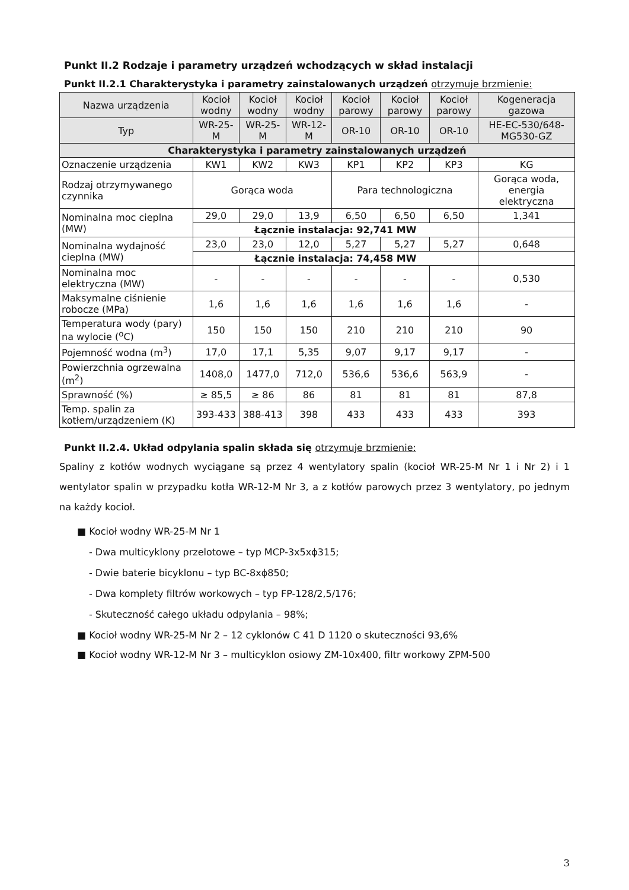Punkt II.2 Rodzaje i parametry urządzeń wchodzących w skład instalacji
Punkt II.2.1 Charakterystyka i parametry zainstalowanych urządzeń otrzymuje brzmienie:
| Nazwa urządzenia | Kocioł wodny | Kocioł wodny | Kocioł wodny | Kocioł parowy | Kocioł parowy | Kocioł parowy | Kogeneracja gazowa |
| --- | --- | --- | --- | --- | --- | --- | --- |
| Typ | WR-25-M | WR-25-M | WR-12-M | OR-10 | OR-10 | OR-10 | HE-EC-530/648-MG530-GZ |
| Charakterystyka i parametry zainstalowanych urządzeń | | | | | | | |
| Oznaczenie urządzenia | KW1 | KW2 | KW3 | KP1 | KP2 | KP3 | KG |
| Rodzaj otrzymywanego czynnika | Gorąca woda | | | Para technologiczna | | | Gorąca woda, energia elektryczna |
| Nominalna moc cieplna (MW) | 29,0 | 29,0 | 13,9 | 6,50 | 6,50 | 6,50 | 1,341 |
| | Łącznie instalacja: 92,741 MW | | | | | | |
| Nominalna wydajność cieplna (MW) | 23,0 | 23,0 | 12,0 | 5,27 | 5,27 | 5,27 | 0,648 |
| | Łącznie instalacja: 74,458 MW | | | | | | |
| Nominalna moc elektryczna (MW) | - | - | - | - | - | - | 0,530 |
| Maksymalne ciśnienie robocze (MPa) | 1,6 | 1,6 | 1,6 | 1,6 | 1,6 | 1,6 | - |
| Temperatura wody (pary) na wylocie (<sup>o</sup>C) | 150 | 150 | 150 | 210 | 210 | 210 | 90 |
| Pojemność wodna (m<sup>3</sup>) | 17,0 | 17,1 | 5,35 | 9,07 | 9,17 | 9,17 | - |
| Powierzchnia ogrzewalna (m<sup>2</sup>) | 1408,0 | 1477,0 | 712,0 | 536,6 | 536,6 | 563,9 | - |
| Sprawność (%) | ≥ 85,5 | ≥ 86 | 86 | 81 | 81 | 81 | 87,8 |
| Temp. spalin za kotłem/urządzeniem (K) | 393-433 | 388-413 | 398 | 433 | 433 | 433 | 393 |
Punkt II.2.4. Układ odpylania spalin składa się otrzymuje brzmienie:
Spaliny z kotłów wodnych wyciągane są przez 4 wentylatory spalin (kocioł WR-25-M Nr 1 i Nr 2) i 1 wentylator spalin w przypadku kotła WR-12-M Nr 3, a z kotłów parowych przez 3 wentylatory, po jednym na każdy kocioł.
■ Kocioł wodny WR-25-M Nr 1
- Dwa multicyklony przelotowe – typ MCP-3x5xϕ315;
- Dwie baterie bicyklonu – typ BC-8xϕ850;
- Dwa komplety filtrów workowych – typ FP-128/2,5/176;
- Skuteczność całego układu odpylania – 98%;
■ Kocioł wodny WR-25-M Nr 2 – 12 cyklonów C 41 D 1120 o skuteczności 93,6%
■ Kocioł wodny WR-12-M Nr 3 – multicyklon osiowy ZM-10x400, filtr workowy ZPM-500
3